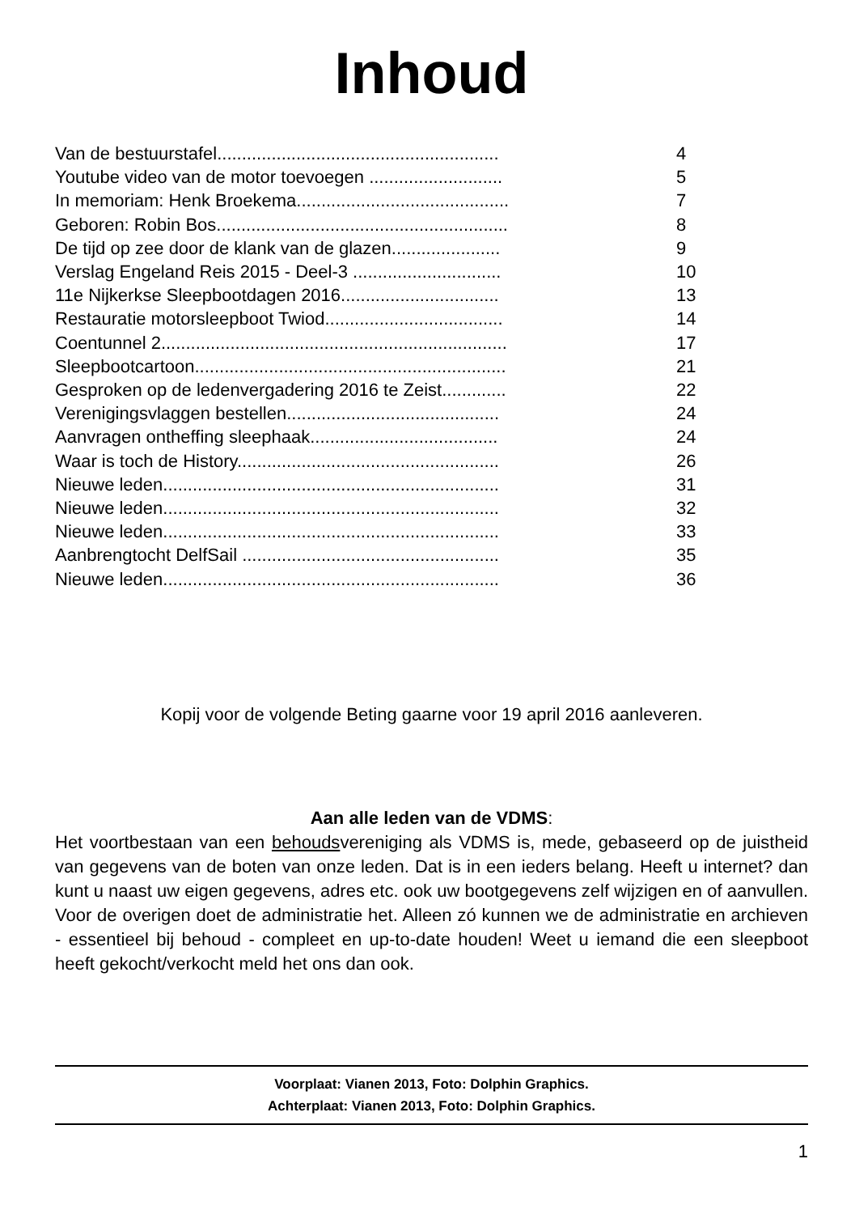Inhoud
| Van de bestuurstafel......................................................... | 4 |
| Youtube video van de motor toevoegen ........................... | 5 |
| In memoriam: Henk Broekema........................................... | 7 |
| Geboren: Robin Bos........................................................... | 8 |
| De tijd op zee door de klank van de glazen...................... | 9 |
| Verslag Engeland Reis 2015 - Deel-3 .............................. | 10 |
| 11e Nijkerkse Sleepbootdagen 2016................................ | 13 |
| Restauratie motorsleepboot Twiod.................................... | 14 |
| Coentunnel 2...................................................................... | 17 |
| Sleepbootcartoon............................................................... | 21 |
| Gesproken op de ledenvergadering 2016 te Zeist............. | 22 |
| Verenigingsvlaggen bestellen........................................... | 24 |
| Aanvragen ontheffing sleephaak...................................... | 24 |
| Waar is toch de History..................................................... | 26 |
| Nieuwe leden.................................................................... | 31 |
| Nieuwe leden.................................................................... | 32 |
| Nieuwe leden.................................................................... | 33 |
| Aanbrengtocht DelfSail .................................................... | 35 |
| Nieuwe leden.................................................................... | 36 |
Kopij voor de volgende Beting gaarne voor 19 april 2016 aanleveren.
Aan alle leden van de VDMS:
Het voortbestaan van een behoudsvereniging als VDMS is, mede, gebaseerd op de juistheid van gegevens van de boten van onze leden. Dat is in een ieders belang. Heeft u internet? dan kunt u naast uw eigen gegevens, adres etc. ook uw bootgegevens zelf wijzigen en of aanvullen. Voor de overigen doet de administratie het. Alleen zó kunnen we de administratie en archieven - essentieel bij behoud - compleet en up-to-date houden! Weet u iemand die een sleepboot heeft gekocht/verkocht meld het ons dan ook.
Voorplaat: Vianen 2013, Foto: Dolphin Graphics.
Achterplaat: Vianen 2013, Foto: Dolphin Graphics.
1